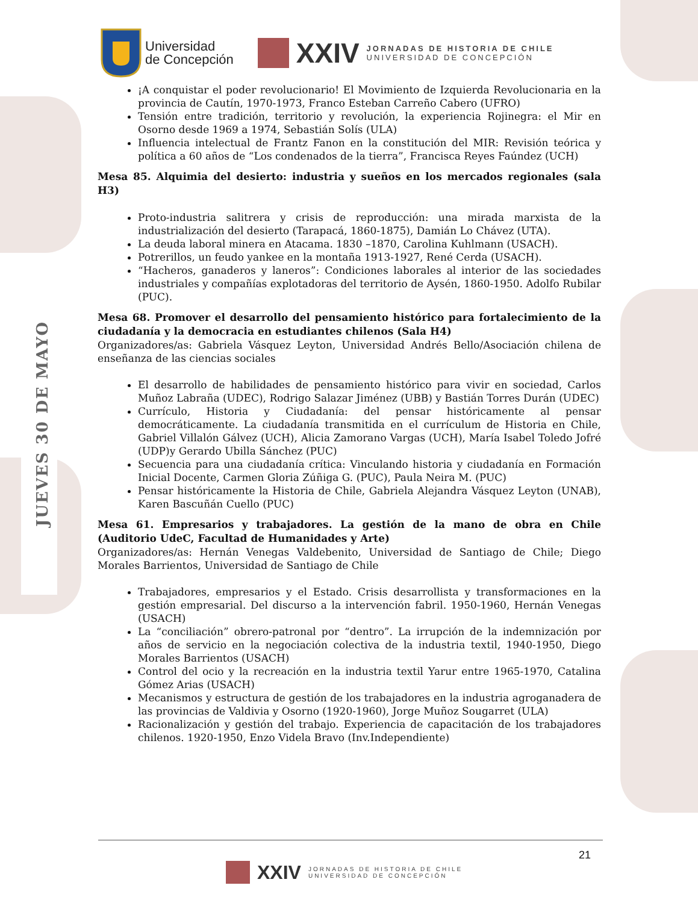JUEVES 30 DE MAYO
Universidad
de Concepción
XXIV
JORNADAS DE HISTORIA DE CHILE
UNIVERSIDAD DE CONCEPCIÓN
¡A conquistar el poder revolucionario! El Movimiento de Izquierda Revolucionaria en la provincia de Cautín, 1970-1973, Franco Esteban Carreño Cabero (UFRO)
Tensión entre tradición, territorio y revolución, la experiencia Rojinegra: el Mir en Osorno desde 1969 a 1974, Sebastián Solís (ULA)
Influencia intelectual de Frantz Fanon en la constitución del MIR: Revisión teórica y política a 60 años de “Los condenados de la tierra”, Francisca Reyes Faúndez (UCH)
Mesa 85. Alquimia del desierto: industria y sueños en los mercados regionales (sala H3)
Proto-industria salitrera y crisis de reproducción: una mirada marxista de la industrialización del desierto (Tarapacá, 1860-1875), Damián Lo Chávez (UTA).
La deuda laboral minera en Atacama. 1830 –1870, Carolina Kuhlmann (USACH).
Potrerillos, un feudo yankee en la montaña 1913-1927, René Cerda (USACH).
“Hacheros, ganaderos y laneros”: Condiciones laborales al interior de las sociedades industriales y compañías explotadoras del territorio de Aysén, 1860-1950. Adolfo Rubilar (PUC).
Mesa 68. Promover el desarrollo del pensamiento histórico para fortalecimiento de la ciudadanía y la democracia en estudiantes chilenos (Sala H4)
Organizadores/as: Gabriela Vásquez Leyton, Universidad Andrés Bello/Asociación chilena de enseñanza de las ciencias sociales
El desarrollo de habilidades de pensamiento histórico para vivir en sociedad, Carlos Muñoz Labraña (UDEC), Rodrigo Salazar Jiménez (UBB) y Bastián Torres Durán (UDEC)
Currículo, Historia y Ciudadanía: del pensar históricamente al pensar democráticamente. La ciudadanía transmitida en el currículum de Historia en Chile, Gabriel Villalón Gálvez (UCH), Alicia Zamorano Vargas (UCH), María Isabel Toledo Jofré (UDP)y Gerardo Ubilla Sánchez (PUC)
Secuencia para una ciudadanía crítica: Vinculando historia y ciudadanía en Formación Inicial Docente, Carmen Gloria Zúñiga G. (PUC), Paula Neira M. (PUC)
Pensar históricamente la Historia de Chile, Gabriela Alejandra Vásquez Leyton (UNAB), Karen Bascuñán Cuello (PUC)
Mesa 61. Empresarios y trabajadores. La gestión de la mano de obra en Chile (Auditorio UdeC, Facultad de Humanidades y Arte)
Organizadores/as: Hernán Venegas Valdebenito, Universidad de Santiago de Chile; Diego Morales Barrientos, Universidad de Santiago de Chile
Trabajadores, empresarios y el Estado. Crisis desarrollista y transformaciones en la gestión empresarial. Del discurso a la intervención fabril. 1950-1960, Hernán Venegas (USACH)
La “conciliación” obrero-patronal por “dentro”. La irrupción de la indemnización por años de servicio en la negociación colectiva de la industria textil, 1940-1950, Diego Morales Barrientos (USACH)
Control del ocio y la recreación en la industria textil Yarur entre 1965-1970, Catalina Gómez Arias (USACH)
Mecanismos y estructura de gestión de los trabajadores en la industria agroganadera de las provincias de Valdivia y Osorno (1920-1960), Jorge Muñoz Sougarret (ULA)
Racionalización y gestión del trabajo. Experiencia de capacitación de los trabajadores chilenos. 1920-1950, Enzo Videla Bravo (Inv.Independiente)
21
XXIV
JORNADAS DE HISTORIA DE CHILE
UNIVERSIDAD DE CONCEPCIÓN